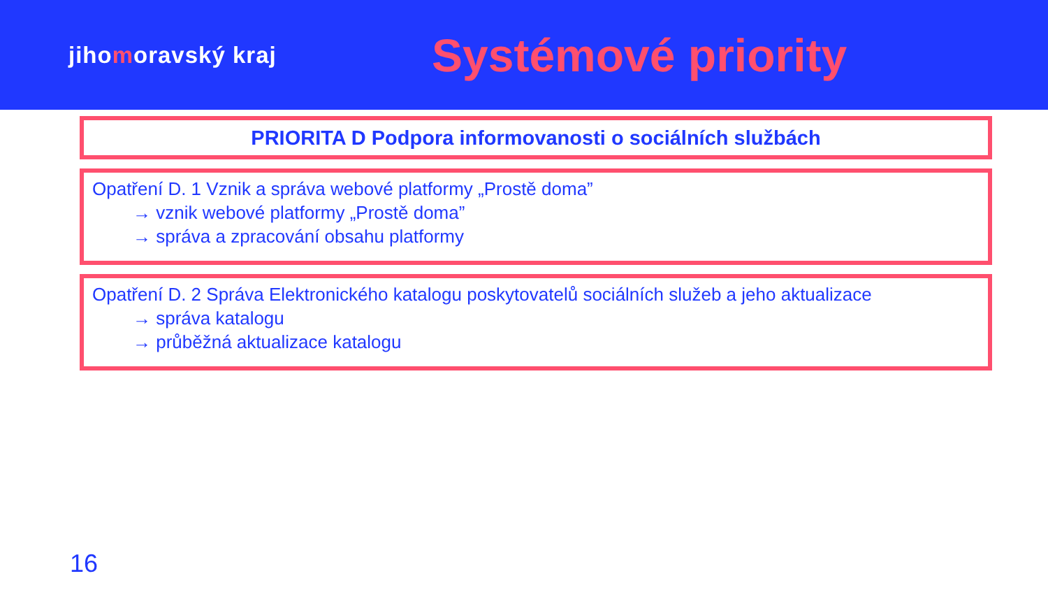jihomoravský kraj
Systémové priority
PRIORITA D Podpora informovanosti o sociálních službách
Opatření D. 1 Vznik a správa webové platformy „Prostě doma”
→ vznik webové platformy „Prostě doma”
→ správa a zpracování obsahu platformy
Opatření D. 2 Správa Elektronického katalogu poskytovatelů sociálních služeb a jeho aktualizace
→ správa katalogu
→ průběžná aktualizace katalogu
16